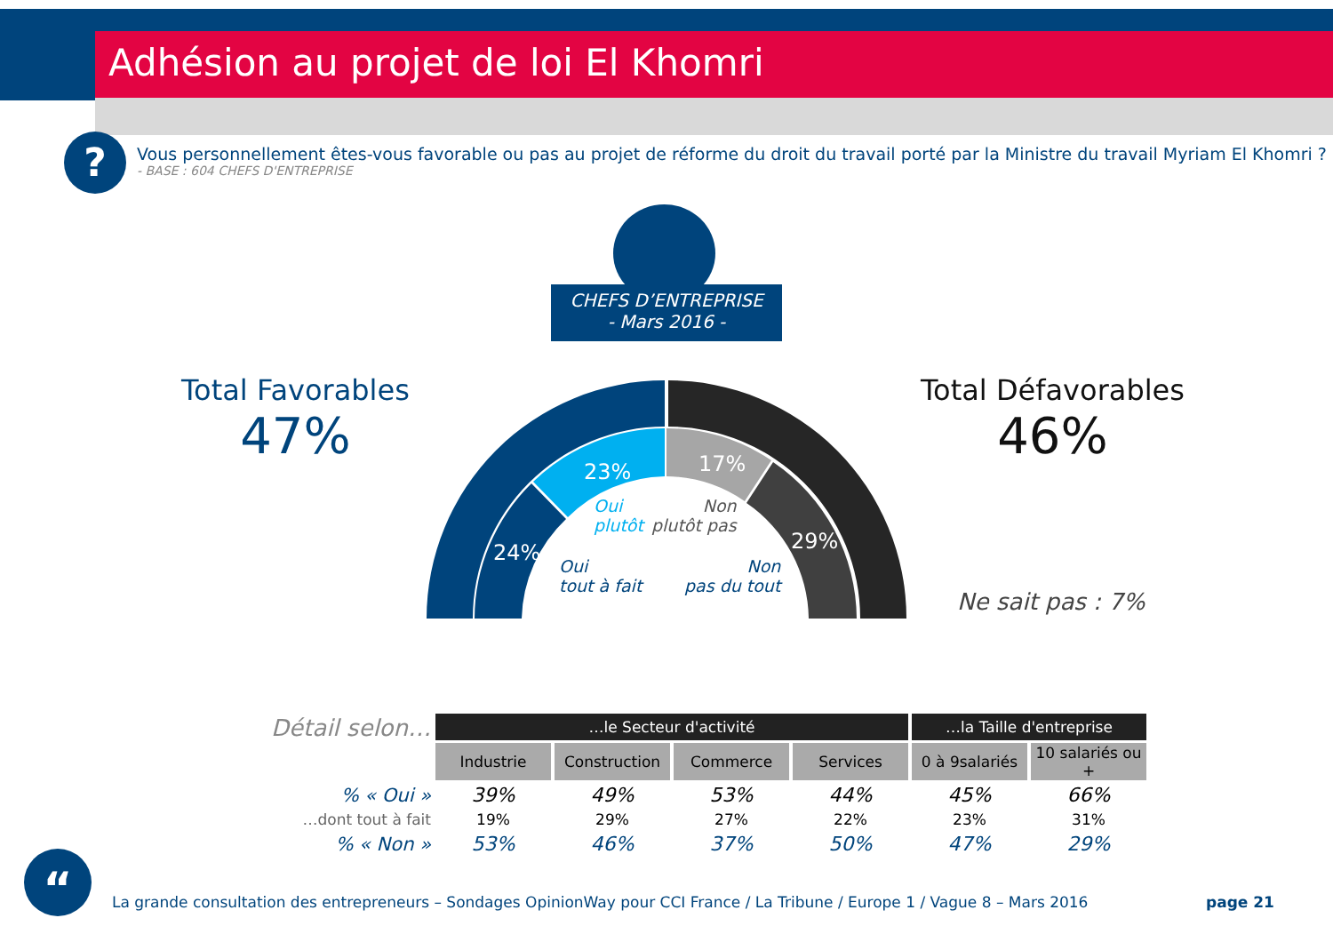Adhésion au projet de loi El Khomri
?
Vous personnellement êtes-vous favorable ou pas au projet de réforme du droit du travail porté par la Ministre du travail Myriam El Khomri ?
- BASE : 604 CHEFS D'ENTREPRISE
CHEFS D’ENTREPRISE
- Mars 2016 -
Total Favorables
47%
Total Défavorables
46%
24%
23% 17%
29%
Oui
plutôt
Non
plutôt pas
Oui
tout à fait
Non
pas du tout
Ne sait pas : 7%
| Détail selon… | …le Secteur d'activité | | | | …la Taille d'entreprise | |
| --- | --- | --- | --- | --- | --- | --- |
| | Industrie | Construction | Commerce | Services | 0 à 9salariés | 10 salariés ou + |
| % « Oui » | 39% | 49% | 53% | 44% | 45% | 66% |
| …dont tout à fait | 19% | 29% | 27% | 22% | 23% | 31% |
| % « Non » | 53% | 46% | 37% | 50% | 47% | 29% |
“
La grande consultation des entrepreneurs – Sondages OpinionWay pour CCI France / La Tribune / Europe 1 / Vague 8 – Mars 2016
page 21